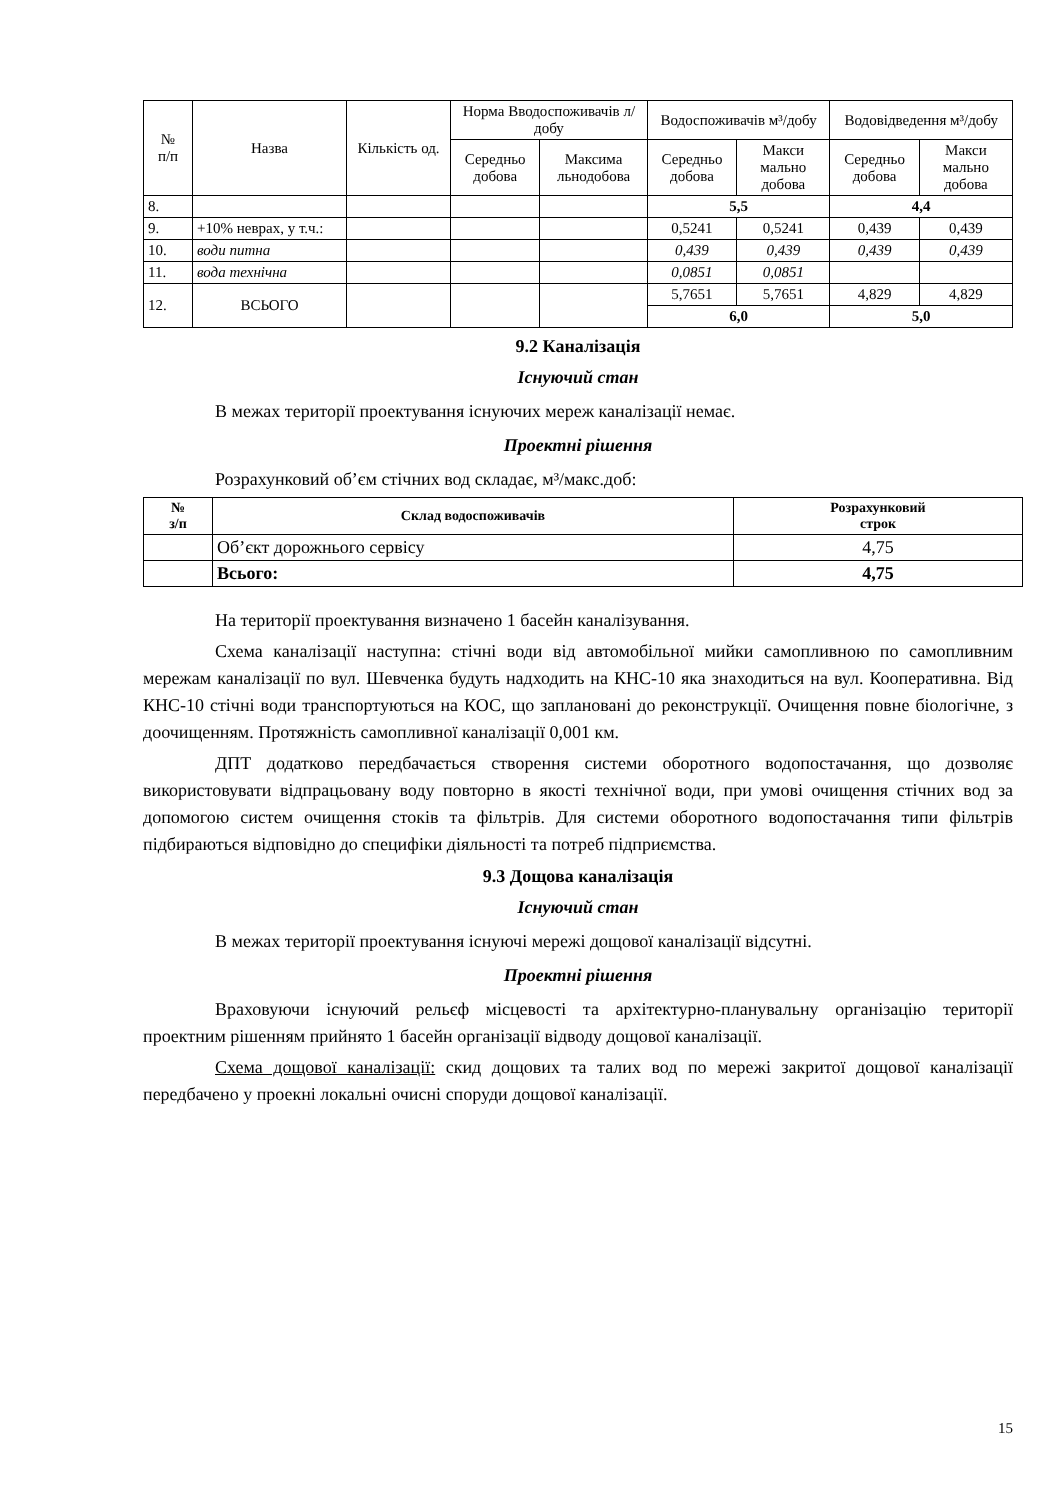| № п/п | Назва | Кількість од. | Норма Вводоспоживачів л/добу | | Водоспоживачів м³/добу | | Водовідведення м³/добу | |
| --- | --- | --- | --- | --- | --- | --- | --- | --- |
| | | | Середньо добова | Максима льнодобова | Середньо добова | Макси мально добова | Середньо добова | Макси мально добова |
| 8. | | | | | 5,5 | | 4,4 | |
| 9. | +10% неврах, у т.ч.: | | | | 0,5241 | 0,5241 | 0,439 | 0,439 |
| 10. | води питна | | | | 0,439 | 0,439 | 0,439 | 0,439 |
| 11. | вода технічна | | | | 0,0851 | 0,0851 | | |
| 12. | ВСЬОГО | | | | 5,7651 | 5,7651 | 4,829 | 4,829 |
| | | | | | 6,0 | | 5,0 | |
9.2 Каналізація
Існуючий стан
В межах території проектування існуючих мереж каналізації немає.
Проектні рішення
Розрахунковий об’єм стічних вод складає, м³/макс.доб:
| № з/п | Склад водоспоживачів | Розрахунковий строк |
| --- | --- | --- |
| | Об’єкт дорожнього сервісу | 4,75 |
| | Всього: | 4,75 |
На території проектування визначено 1 басейн каналізування.
Схема каналізації наступна: стічні води від автомобільної мийки самопливною по самопливним мережам каналізації по вул. Шевченка будуть надходить на КНС-10 яка знаходиться на вул. Кооперативна. Від КНС-10 стічні води транспортуються на КОС, що заплановані до реконструкції. Очищення повне біологічне, з доочищенням. Протяжність самопливної каналізації 0,001 км.
ДПТ додатково передбачається створення системи оборотного водопостачання, що дозволяє використовувати відпрацьовану воду повторно в якості технічної води, при умові очищення стічних вод за допомогою систем очищення стоків та фільтрів. Для системи оборотного водопостачання типи фільтрів підбираються відповідно до специфіки діяльності та потреб підприємства.
9.3 Дощова каналізація
Існуючий стан
В межах території проектування існуючі мережі дощової каналізації відсутні.
Проектні рішення
Враховуючи існуючий рельєф місцевості та архітектурно-планувальну організацію території проектним рішенням прийнято 1 басейн організації відводу дощової каналізації.
Схема дощової каналізації: скид дощових та талих вод по мережі закритої дощової каналізації передбачено у проекні локальні очисні споруди дощової каналізації.
15